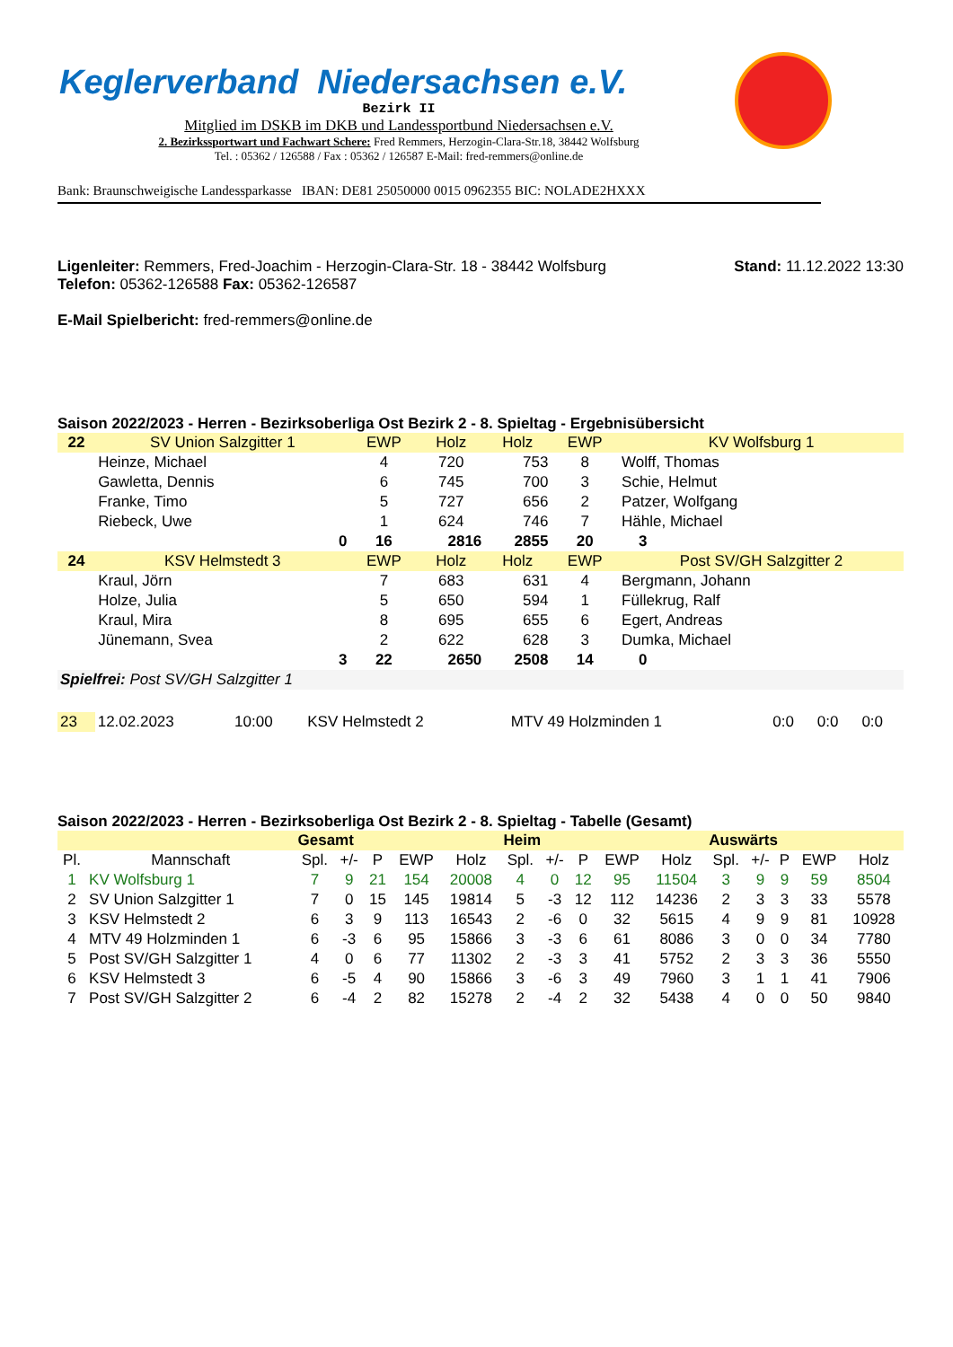Keglerverband Niedersachsen e.V.
Bezirk II
Mitglied im DSKB im DKB und Landessportbund Niedersachsen e.V.
2. Bezirkssportwart und Fachwart Schere: Fred Remmers, Herzogin-Clara-Str.18, 38442 Wolfsburg
Tel. : 05362 / 126588 / Fax : 05362 / 126587 E-Mail: fred-remmers@online.de
Bank: Braunschweigische Landessparkasse IBAN: DE81 25050000 0015 0962355 BIC: NOLADE2HXXX
Ligenleiter: Remmers, Fred-Joachim - Herzogin-Clara-Str. 18 - 38442 Wolfsburg Stand: 11.12.2022 13:30
Telefon: 05362-126588 Fax: 05362-126587
E-Mail Spielbericht: fred-remmers@online.de
Saison 2022/2023 - Herren - Bezirksoberliga Ost Bezirk 2 - 8. Spieltag - Ergebnisübersicht
| 22 | SV Union Salzgitter 1 | | EWP | Holz | Holz | EWP | KV Wolfsburg 1 | |
| | Heinze, Michael | | 4 | 720 | 753 | 8 | Wolff, Thomas | |
| | Gawletta, Dennis | | 6 | 745 | 700 | 3 | Schie, Helmut | |
| | Franke, Timo | | 5 | 727 | 656 | 2 | Patzer, Wolfgang | |
| | Riebeck, Uwe | | 1 | 624 | 746 | 7 | Hähle, Michael | |
| | | 0 | 16 | 2816 | 2855 | 20 | 3 | |
| 24 | KSV Helmstedt 3 | | EWP | Holz | Holz | EWP | Post SV/GH Salzgitter 2 | |
| | Kraul, Jörn | | 7 | 683 | 631 | 4 | Bergmann, Johann | |
| | Holze, Julia | | 5 | 650 | 594 | 1 | Füllekrug, Ralf | |
| | Kraul, Mira | | 8 | 695 | 655 | 6 | Egert, Andreas | |
| | Jünemann, Svea | | 2 | 622 | 628 | 3 | Dumka, Michael | |
| | | 3 | 22 | 2650 | 2508 | 14 | 0 | |
| Spielfrei: Post SV/GH Salzgitter 1 | | | | | | | | |
| 23 | 12.02.2023 | 10:00 | KSV Helmstedt 2 | MTV 49 Holzminden 1 | 0:0 | 0:0 | 0:0 |
Saison 2022/2023 - Herren - Bezirksoberliga Ost Bezirk 2 - 8. Spieltag - Tabelle (Gesamt)
| | | Gesamt | | | | | Heim | | | | | Auswärts | | | | |
| Pl. | Mannschaft | Spl. | +/- | P | EWP | Holz | Spl. | +/- | P | EWP | Holz | Spl. | +/- | P | EWP | Holz |
| 1 | KV Wolfsburg 1 | 7 | 9 | 21 | 154 | 20008 | 4 | 0 | 12 | 95 | 11504 | 3 | 9 | 9 | 59 | 8504 |
| 2 | SV Union Salzgitter 1 | 7 | 0 | 15 | 145 | 19814 | 5 | -3 | 12 | 112 | 14236 | 2 | 3 | 3 | 33 | 5578 |
| 3 | KSV Helmstedt 2 | 6 | 3 | 9 | 113 | 16543 | 2 | -6 | 0 | 32 | 5615 | 4 | 9 | 9 | 81 | 10928 |
| 4 | MTV 49 Holzminden 1 | 6 | -3 | 6 | 95 | 15866 | 3 | -3 | 6 | 61 | 8086 | 3 | 0 | 0 | 34 | 7780 |
| 5 | Post SV/GH Salzgitter 1 | 4 | 0 | 6 | 77 | 11302 | 2 | -3 | 3 | 41 | 5752 | 2 | 3 | 3 | 36 | 5550 |
| 6 | KSV Helmstedt 3 | 6 | -5 | 4 | 90 | 15866 | 3 | -6 | 3 | 49 | 7960 | 3 | 1 | 1 | 41 | 7906 |
| 7 | Post SV/GH Salzgitter 2 | 6 | -4 | 2 | 82 | 15278 | 2 | -4 | 2 | 32 | 5438 | 4 | 0 | 0 | 50 | 9840 |